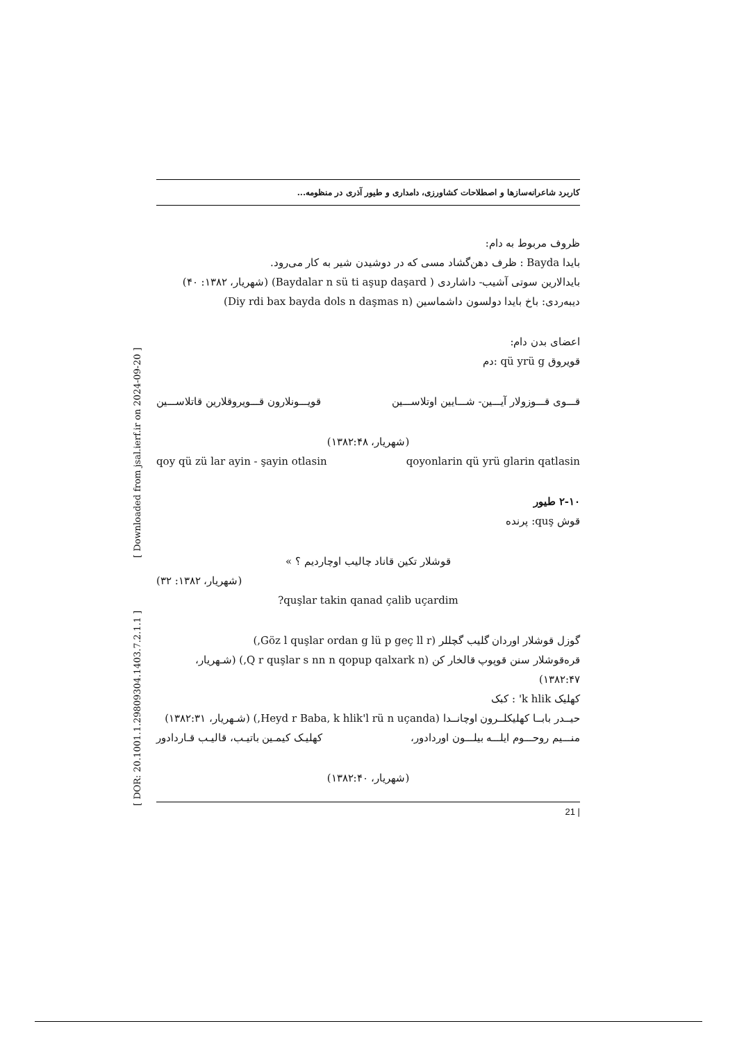کاربرد شاعرانه‌سازها و اصطلاحات کشاورزی، دامداری و طیور آذری در منظومه...
ظروف مربوط به دام:
بایدا Bayda : ظرف دهن‌گشاد مسی که در دوشیدن شیر به کار می‌رود.
بایدالارین سوتی آشیب- داشاردی ( Baydalar n sü ti aşup daşard) (شهریار، ۱۳۸۲: ۴۰)
دیبه‌ردی: باخ بایدا دولسون داشماسین (Diy rdi bax bayda dols n daşmas n)
اعضای بدن دام:
قویروق qü yrü g :دم
قـــوی قـــوزولار آیـــین- شـــایین اوتلاســـین قویـــونلارون قـــویروقلارین قاتلاســـین
(شهریار، ۱۳۸۲:۴۸)
qoyonlarin qü yrü glarin qatlasin qoy qü zü lar ayin - şayin otlasin
۲-۱۰ طیور
قوش quş: پرنده
قوشلار تکین قاناد چالیب اوچاردیم ؟ »
(شهریار، ۱۳۸۲: ۳۲)
quşlar takin qanad çalib uçardim?
گوزل قوشلار اوردان گلیب گچللر (Göz l quşlar ordan g lü p geç ll r,)
قره‌قوشلار سنن قوپوپ قالخار کن (Q r quşlar s nn n qopup qalxark n,) (شـهریار، ۱۳۸۲:۴۷)
کهلیک k hlik' : کبک
حیــدر بابــا کهلیکلــرون اوچانــدا (Heyd r Baba, k hlik'l rü n uçanda,) (شـهریار، ۱۳۸۲:۳۱)
منـــیم روحـــوم ایلـــه بیلـــون اوردادور، کهلیـک کیمـین باتیـب، قالیـب قـاردادور
(شهریار، ۱۳۸۲:۴۰)
| 21
[ DOR: 20.1001.1.29809304.1403.7.2.1.1 ] [ Downloaded from jsal.ierf.ir on 2024-09-20 ]